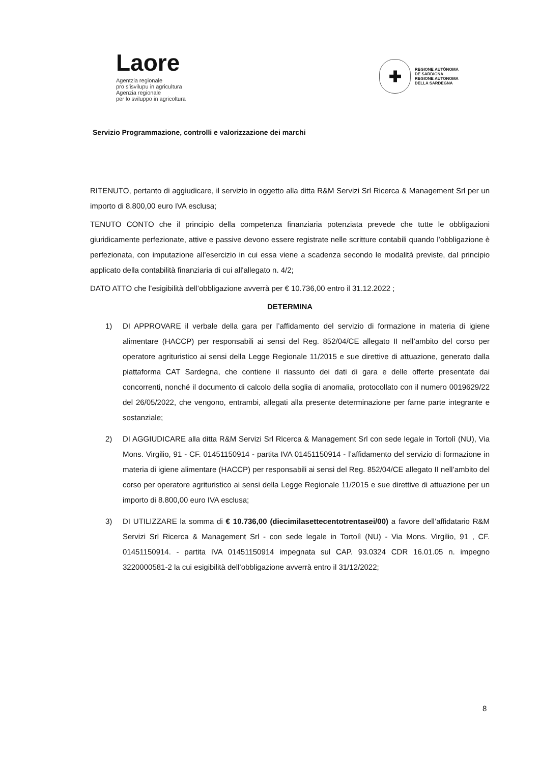Laore
Agentzia regionale
pro s’isvilupu in agricultura
Agenzia regionale
per lo sviluppo in agricoltura
✚
REGIONE AUTÒNOMA
DE SARDIGNA
REGIONE AUTONOMA
DELLA SARDEGNA
Servizio Programmazione, controlli e valorizzazione dei marchi
RITENUTO, pertanto di aggiudicare, il servizio in oggetto alla ditta R&M Servizi Srl Ricerca & Management Srl per un importo di 8.800,00 euro IVA esclusa;
TENUTO CONTO che il principio della competenza finanziaria potenziata prevede che tutte le obbligazioni giuridicamente perfezionate, attive e passive devono essere registrate nelle scritture contabili quando l’obbligazione è perfezionata, con imputazione all’esercizio in cui essa viene a scadenza secondo le modalità previste, dal principio applicato della contabilità finanziaria di cui all'allegato n. 4/2;
DATO ATTO che l’esigibilità dell’obbligazione avverrà per € 10.736,00 entro il 31.12.2022 ;
DETERMINA
1) DI APPROVARE il verbale della gara per l’affidamento del servizio di formazione in materia di igiene alimentare (HACCP) per responsabili ai sensi del Reg. 852/04/CE allegato II nell’ambito del corso per operatore agrituristico ai sensi della Legge Regionale 11/2015 e sue direttive di attuazione, generato dalla piattaforma CAT Sardegna, che contiene il riassunto dei dati di gara e delle offerte presentate dai concorrenti, nonché il documento di calcolo della soglia di anomalia, protocollato con il numero 0019629/22 del 26/05/2022, che vengono, entrambi, allegati alla presente determinazione per farne parte integrante e sostanziale;
2) DI AGGIUDICARE alla ditta R&M Servizi Srl Ricerca & Management Srl con sede legale in Tortolì (NU), Via Mons. Virgilio, 91 - CF. 01451150914 - partita IVA 01451150914 - l’affidamento del servizio di formazione in materia di igiene alimentare (HACCP) per responsabili ai sensi del Reg. 852/04/CE allegato II nell’ambito del corso per operatore agrituristico ai sensi della Legge Regionale 11/2015 e sue direttive di attuazione per un importo di 8.800,00 euro IVA esclusa;
3) DI UTILIZZARE la somma di € 10.736,00 (diecimilasettecentotrentasei/00) a favore dell’affidatario R&M Servizi Srl Ricerca & Management Srl - con sede legale in Tortolì (NU) - Via Mons. Virgilio, 91 , CF. 01451150914. - partita IVA 01451150914 impegnata sul CAP. 93.0324 CDR 16.01.05 n. impegno 3220000581-2 la cui esigibilità dell’obbligazione avverrà entro il 31/12/2022;
8